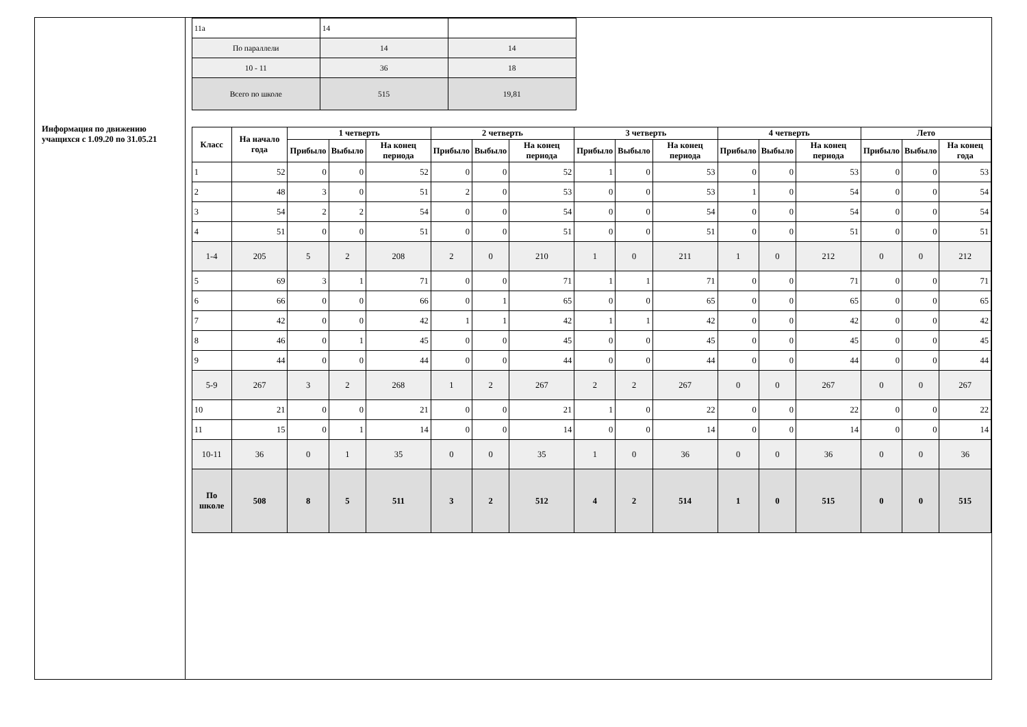Информация по движению учащихся с 1.09.20 по 31.05.21
| 11а | 14 | |
| По параллели | 14 | 14 |
| 10 - 11 | 36 | 18 |
| Всего по школе | 515 | 19,81 |
| Класс | На начало года | 1 четверть | | | 2 четверть | | | 3 четверть | | | 4 четверть | | | Лето | | |
| --- | --- | --- | --- | --- | --- | --- | --- | --- | --- | --- | --- | --- | --- | --- | --- | --- |
| | | Прибыло | Выбыло | На конец периода | Прибыло | Выбыло | На конец периода | Прибыло | Выбыло | На конец периода | Прибыло | Выбыло | На конец периода | Прибыло | Выбыло | На конец года |
| 1 | 52 | 0 | 0 | 52 | 0 | 0 | 52 | 1 | 0 | 53 | 0 | 0 | 53 | 0 | 0 | 53 |
| 2 | 48 | 3 | 0 | 51 | 2 | 0 | 53 | 0 | 0 | 53 | 1 | 0 | 54 | 0 | 0 | 54 |
| 3 | 54 | 2 | 2 | 54 | 0 | 0 | 54 | 0 | 0 | 54 | 0 | 0 | 54 | 0 | 0 | 54 |
| 4 | 51 | 0 | 0 | 51 | 0 | 0 | 51 | 0 | 0 | 51 | 0 | 0 | 51 | 0 | 0 | 51 |
| 1-4 | 205 | 5 | 2 | 208 | 2 | 0 | 210 | 1 | 0 | 211 | 1 | 0 | 212 | 0 | 0 | 212 |
| 5 | 69 | 3 | 1 | 71 | 0 | 0 | 71 | 1 | 1 | 71 | 0 | 0 | 71 | 0 | 0 | 71 |
| 6 | 66 | 0 | 0 | 66 | 0 | 1 | 65 | 0 | 0 | 65 | 0 | 0 | 65 | 0 | 0 | 65 |
| 7 | 42 | 0 | 0 | 42 | 1 | 1 | 42 | 1 | 1 | 42 | 0 | 0 | 42 | 0 | 0 | 42 |
| 8 | 46 | 0 | 1 | 45 | 0 | 0 | 45 | 0 | 0 | 45 | 0 | 0 | 45 | 0 | 0 | 45 |
| 9 | 44 | 0 | 0 | 44 | 0 | 0 | 44 | 0 | 0 | 44 | 0 | 0 | 44 | 0 | 0 | 44 |
| 5-9 | 267 | 3 | 2 | 268 | 1 | 2 | 267 | 2 | 2 | 267 | 0 | 0 | 267 | 0 | 0 | 267 |
| 10 | 21 | 0 | 0 | 21 | 0 | 0 | 21 | 1 | 0 | 22 | 0 | 0 | 22 | 0 | 0 | 22 |
| 11 | 15 | 0 | 1 | 14 | 0 | 0 | 14 | 0 | 0 | 14 | 0 | 0 | 14 | 0 | 0 | 14 |
| 10-11 | 36 | 0 | 1 | 35 | 0 | 0 | 35 | 1 | 0 | 36 | 0 | 0 | 36 | 0 | 0 | 36 |
| По школе | 508 | 8 | 5 | 511 | 3 | 2 | 512 | 4 | 2 | 514 | 1 | 0 | 515 | 0 | 0 | 515 |